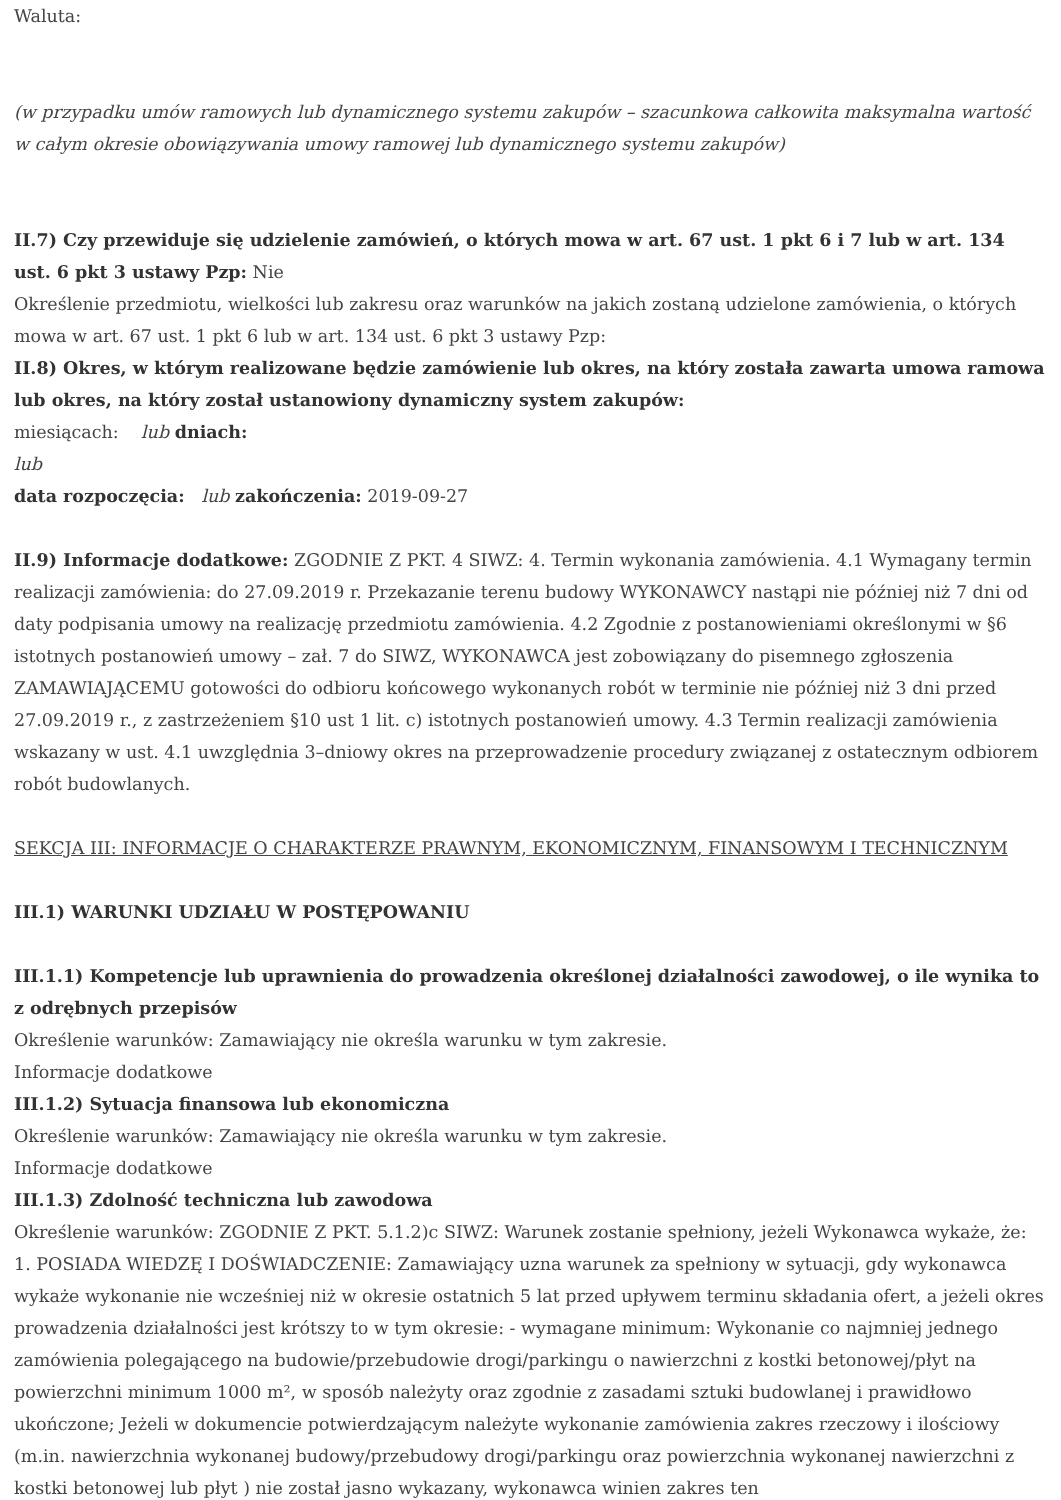Waluta:
(w przypadku umów ramowych lub dynamicznego systemu zakupów – szacunkowa całkowita maksymalna wartość w całym okresie obowiązywania umowy ramowej lub dynamicznego systemu zakupów)
II.7) Czy przewiduje się udzielenie zamówień, o których mowa w art. 67 ust. 1 pkt 6 i 7 lub w art. 134 ust. 6 pkt 3 ustawy Pzp: Nie
Określenie przedmiotu, wielkości lub zakresu oraz warunków na jakich zostaną udzielone zamówienia, o których mowa w art. 67 ust. 1 pkt 6 lub w art. 134 ust. 6 pkt 3 ustawy Pzp:
II.8) Okres, w którym realizowane będzie zamówienie lub okres, na który została zawarta umowa ramowa lub okres, na który został ustanowiony dynamiczny system zakupów:
miesiącach: lub dniach:
lub
data rozpoczęcia: lub zakończenia: 2019-09-27
II.9) Informacje dodatkowe: ZGODNIE Z PKT. 4 SIWZ: 4. Termin wykonania zamówienia. 4.1 Wymagany termin realizacji zamówienia: do 27.09.2019 r. Przekazanie terenu budowy WYKONAWCY nastąpi nie później niż 7 dni od daty podpisania umowy na realizację przedmiotu zamówienia. 4.2 Zgodnie z postanowieniami określonymi w §6 istotnych postanowień umowy – zał. 7 do SIWZ, WYKONAWCA jest zobowiązany do pisemnego zgłoszenia ZAMAWIAJĄCEMU gotowości do odbioru końcowego wykonanych robót w terminie nie później niż 3 dni przed 27.09.2019 r., z zastrzeżeniem §10 ust 1 lit. c) istotnych postanowień umowy. 4.3 Termin realizacji zamówienia wskazany w ust. 4.1 uwzględnia 3–dniowy okres na przeprowadzenie procedury związanej z ostatecznym odbiorem robót budowlanych.
SEKCJA III: INFORMACJE O CHARAKTERZE PRAWNYM, EKONOMICZNYM, FINANSOWYM I TECHNICZNYM
III.1) WARUNKI UDZIAŁU W POSTĘPOWANIU
III.1.1) Kompetencje lub uprawnienia do prowadzenia określonej działalności zawodowej, o ile wynika to z odrębnych przepisów
Określenie warunków: Zamawiający nie określa warunku w tym zakresie.
Informacje dodatkowe
III.1.2) Sytuacja finansowa lub ekonomiczna
Określenie warunków: Zamawiający nie określa warunku w tym zakresie.
Informacje dodatkowe
III.1.3) Zdolność techniczna lub zawodowa
Określenie warunków: ZGODNIE Z PKT. 5.1.2)c SIWZ: Warunek zostanie spełniony, jeżeli Wykonawca wykaże, że: 1. POSIADA WIEDZĘ I DOŚWIADCZENIE: Zamawiający uzna warunek za spełniony w sytuacji, gdy wykonawca wykaże wykonanie nie wcześniej niż w okresie ostatnich 5 lat przed upływem terminu składania ofert, a jeżeli okres prowadzenia działalności jest krótszy to w tym okresie: - wymagane minimum: Wykonanie co najmniej jednego zamówienia polegającego na budowie/przebudowie drogi/parkingu o nawierzchni z kostki betonowej/płyt na powierzchni minimum 1000 m², w sposób należyty oraz zgodnie z zasadami sztuki budowlanej i prawidłowo ukończone; Jeżeli w dokumencie potwierdzającym należyte wykonanie zamówienia zakres rzeczowy i ilościowy (m.in. nawierzchnia wykonanej budowy/przebudowy drogi/parkingu oraz powierzchnia wykonanej nawierzchni z kostki betonowej lub płyt ) nie został jasno wykazany, wykonawca winien zakres ten